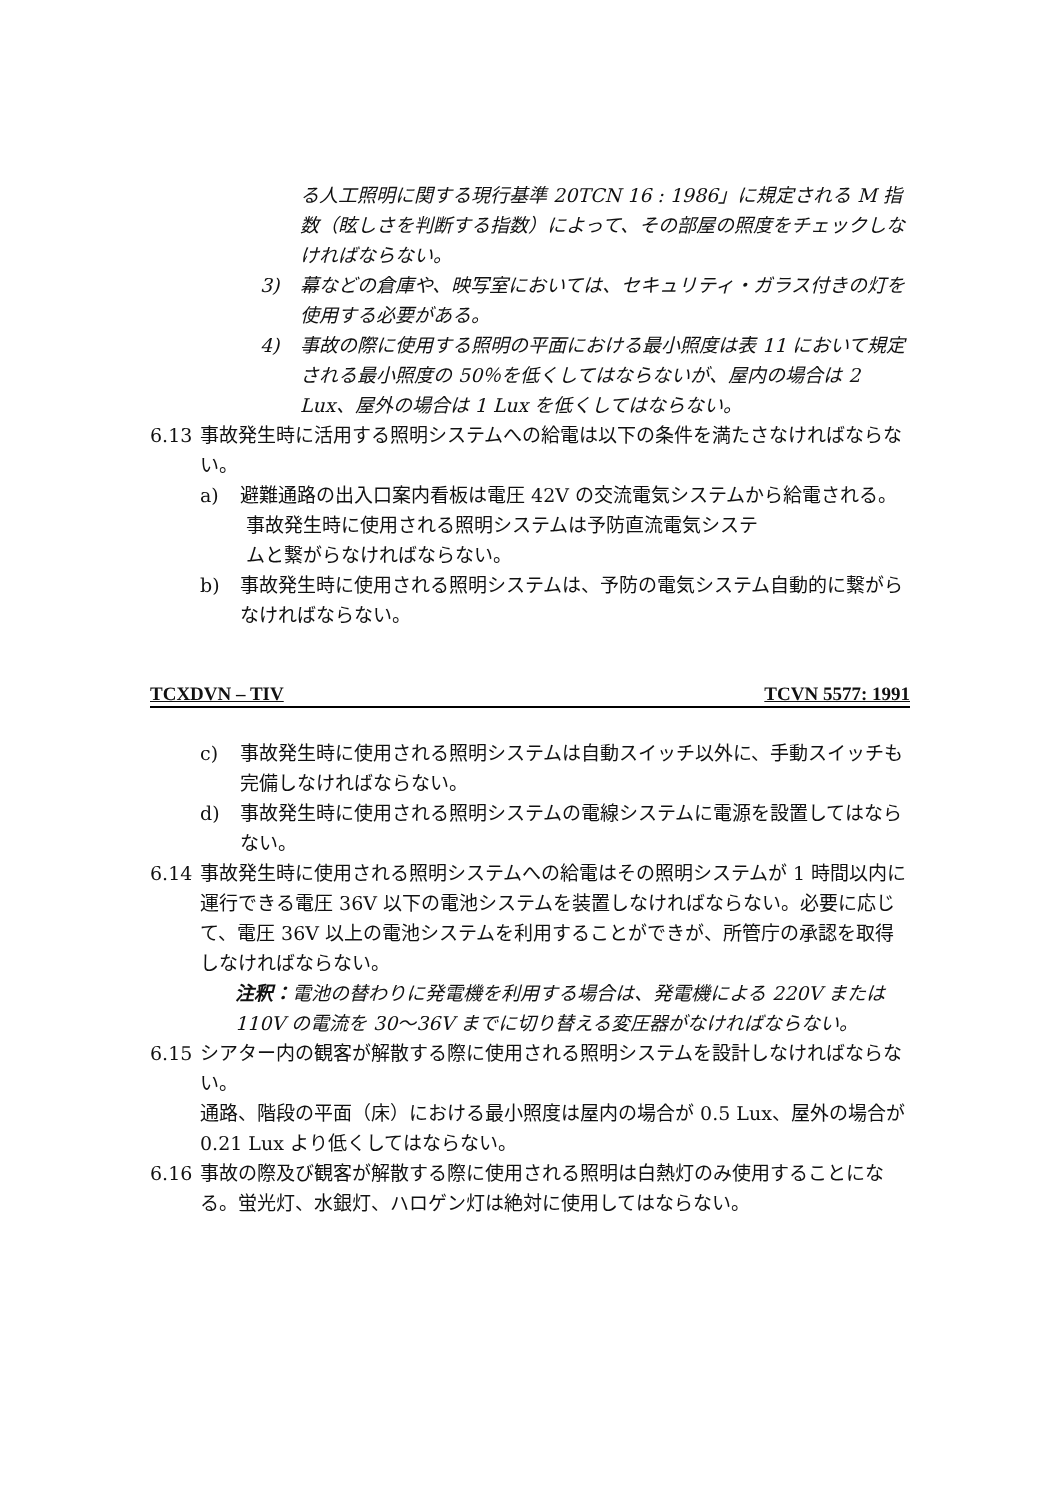る人工照明に関する現行基準 20TCN 16 : 1986」に規定される M 指数（眩しさを判断する指数）によって、その部屋の照度をチェックしなければならない。
3) 幕などの倉庫や、映写室においては、セキュリティ・ガラス付きの灯を使用する必要がある。
4) 事故の際に使用する照明の平面における最小照度は表 11 において規定される最小照度の 50％を低くしてはならないが、屋内の場合は 2 Lux、屋外の場合は 1 Lux を低くしてはならない。
6.13 事故発生時に活用する照明システムへの給電は以下の条件を満たさなければならない。
a) 避難通路の出入口案内看板は電圧 42V の交流電気システムから給電される。
事故発生時に使用される照明システムは予防直流電気システ
ムと繋がらなければならない。
b) 事故発生時に使用される照明システムは、予防の電気システム自動的に繋がらなければならない。
TCXDVN – TIV TCVN 5577: 1991
c) 事故発生時に使用される照明システムは自動スイッチ以外に、手動スイッチも完備しなければならない。
d) 事故発生時に使用される照明システムの電線システムに電源を設置してはならない。
6.14 事故発生時に使用される照明システムへの給電はその照明システムが 1 時間以内に運行できる電圧 36V 以下の電池システムを装置しなければならない。必要に応じて、電圧 36V 以上の電池システムを利用することができが、所管庁の承認を取得しなければならない。
注釈：電池の替わりに発電機を利用する場合は、発電機による 220V または 110V の電流を 30～36V までに切り替える変圧器がなければならない。
6.15 シアター内の観客が解散する際に使用される照明システムを設計しなければならない。
通路、階段の平面（床）における最小照度は屋内の場合が 0.5 Lux、屋外の場合が 0.21 Lux より低くしてはならない。
6.16 事故の際及び観客が解散する際に使用される照明は白熱灯のみ使用することになる。蛍光灯、水銀灯、ハロゲン灯は絶対に使用してはならない。